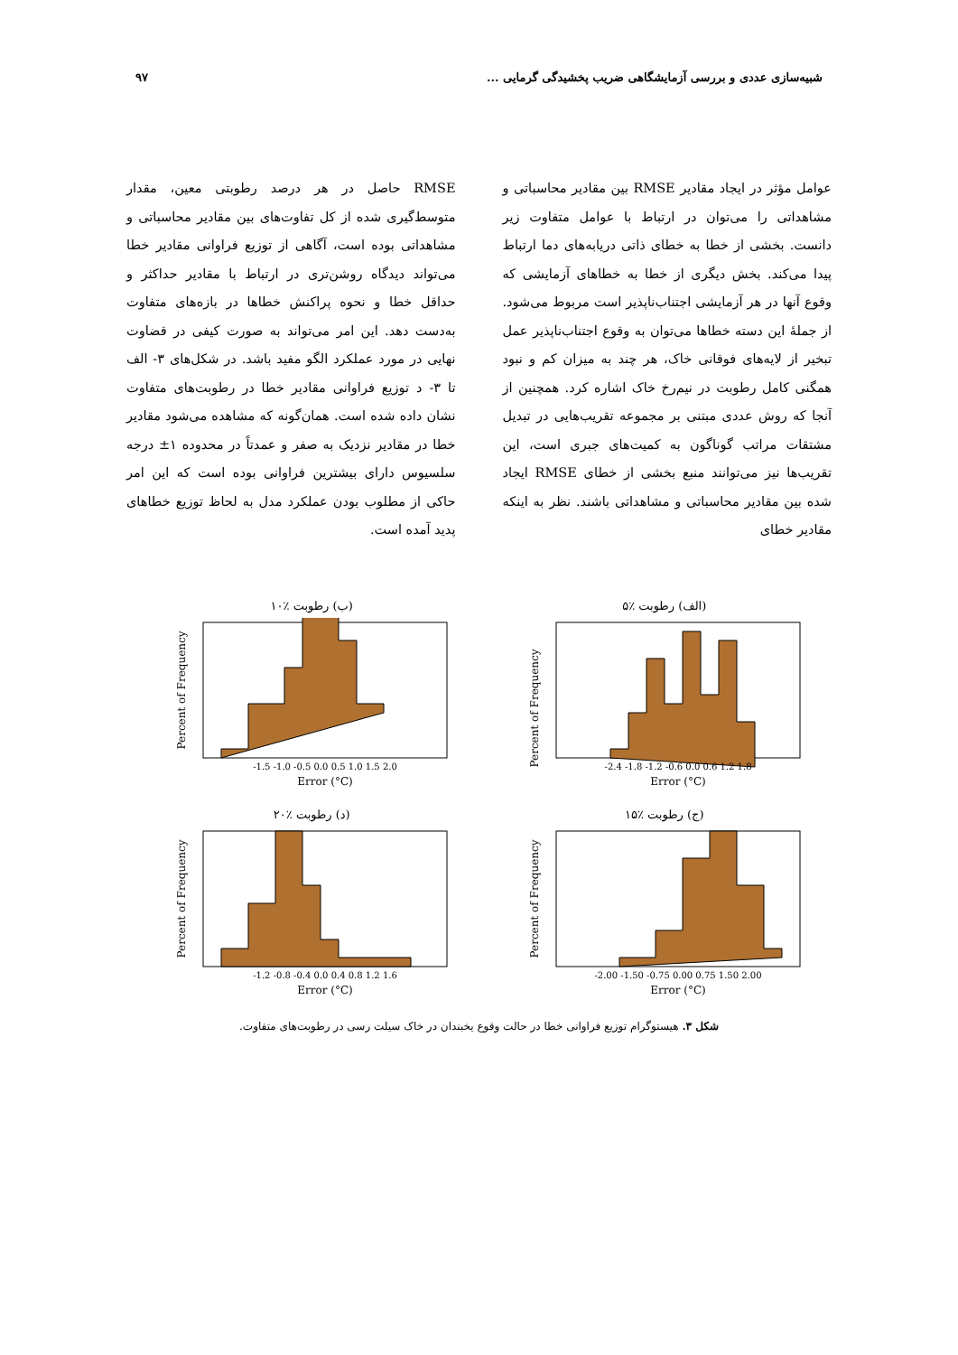شبیه‌سازی عددی و بررسی آزمایشگاهی ضریب پخشیدگی گرمایی ... ۹۷
عوامل مؤثر در ایجاد مقادیر RMSE بین مقادیر محاسباتی و مشاهداتی را می‌توان در ارتباط با عوامل متفاوت زیر دانست. بخشی از خطا به خطای ذاتی دریابه‌های دما ارتباط پیدا می‌کند. بخش دیگری از خطا به خطاهای آزمایشی که وقوع آنها در هر آزمایشی اجتناب‌ناپذیر است مربوط می‌شود. از جملهٔ این دسته خطاها می‌توان به وقوع اجتناب‌ناپذیر عمل تبخیر از لایه‌های فوقانی خاک، هر چند به میزان کم و نبود همگنی کامل رطوبت در نیم‌رخ خاک اشاره کرد. همچنین از آنجا که روش عددی مبتنی بر مجموعه تقریب‌هایی در تبدیل مشتقات مراتب گوناگون به کمیت‌های جبری است، این تقریب‌ها نیز می‌توانند منبع بخشی از خطای RMSE ایجاد شده بین مقادیر محاسباتی و مشاهداتی باشند. نظر به اینکه مقادیر خطای
RMSE حاصل در هر درصد رطوبتی معین، مقدار متوسط‌گیری شده از کل تفاوت‌های بین مقادیر محاسباتی و مشاهداتی بوده است، آگاهی از توزیع فراوانی مقادیر خطا می‌تواند دیدگاه روشن‌تری در ارتباط با مقادیر حداکثر و حداقل خطا و نحوه پراکنش خطاها در بازه‌های متفاوت به‌دست دهد. این امر می‌تواند به صورت کیفی در قضاوت نهایی در مورد عملکرد الگو مفید باشد. در شکل‌های ۳- الف تا ۳- د توزیع فراوانی مقادیر خطا در رطوبت‌های متفاوت نشان داده شده است. همان‌گونه که مشاهده می‌شود مقادیر خطا در مقادیر نزدیک به صفر و عمدتاً در محدوده ۱± درجه سلسیوس دارای بیشترین فراوانی بوده است که این امر حاکی از مطلوب بودن عملکرد مدل به لحاظ توزیع خطاهای پدید آمده است.
(الف) رطوبت ٪۵
Percent of Frequency
Error (°C)
-2.4 -1.8 -1.2 -0.6 0.0 0.6 1.2 1.8
(ب) رطوبت ٪۱۰
Percent of Frequency
Error (°C)
-1.5 -1.0 -0.5 0.0 0.5 1.0 1.5 2.0
(ج) رطوبت ٪۱۵
Percent of Frequency
Error (°C)
-2.00 -1.50 -0.75 0.00 0.75 1.50 2.00
(د) رطوبت ٪۲۰
Percent of Frequency
Error (°C)
-1.2 -0.8 -0.4 0.0 0.4 0.8 1.2 1.6
شکل ۳. هیستوگرام توزیع فراوانی خطا در حالت وقوع یخبندان در خاک سیلت رسی در رطوبت‌های متفاوت.